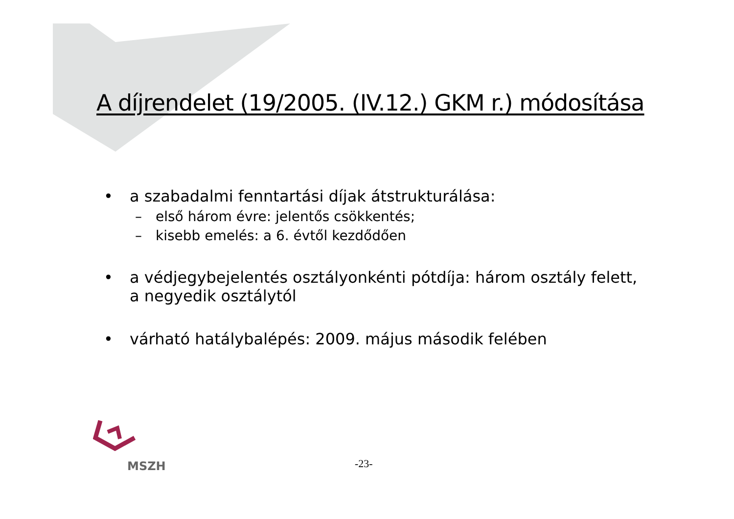A díjrendelet (19/2005. (IV.12.) GKM r.) módosítása
• a szabadalmi fenntartási díjak átstrukturálása:
– első három évre: jelentős csökkentés;
– kisebb emelés: a 6. évtől kezdődően
• a védjegybejelentés osztályonkénti pótdíja: három osztály felett,
a negyedik osztálytól
• várható hatálybalépés: 2009. május második felében
MSZH
-23-